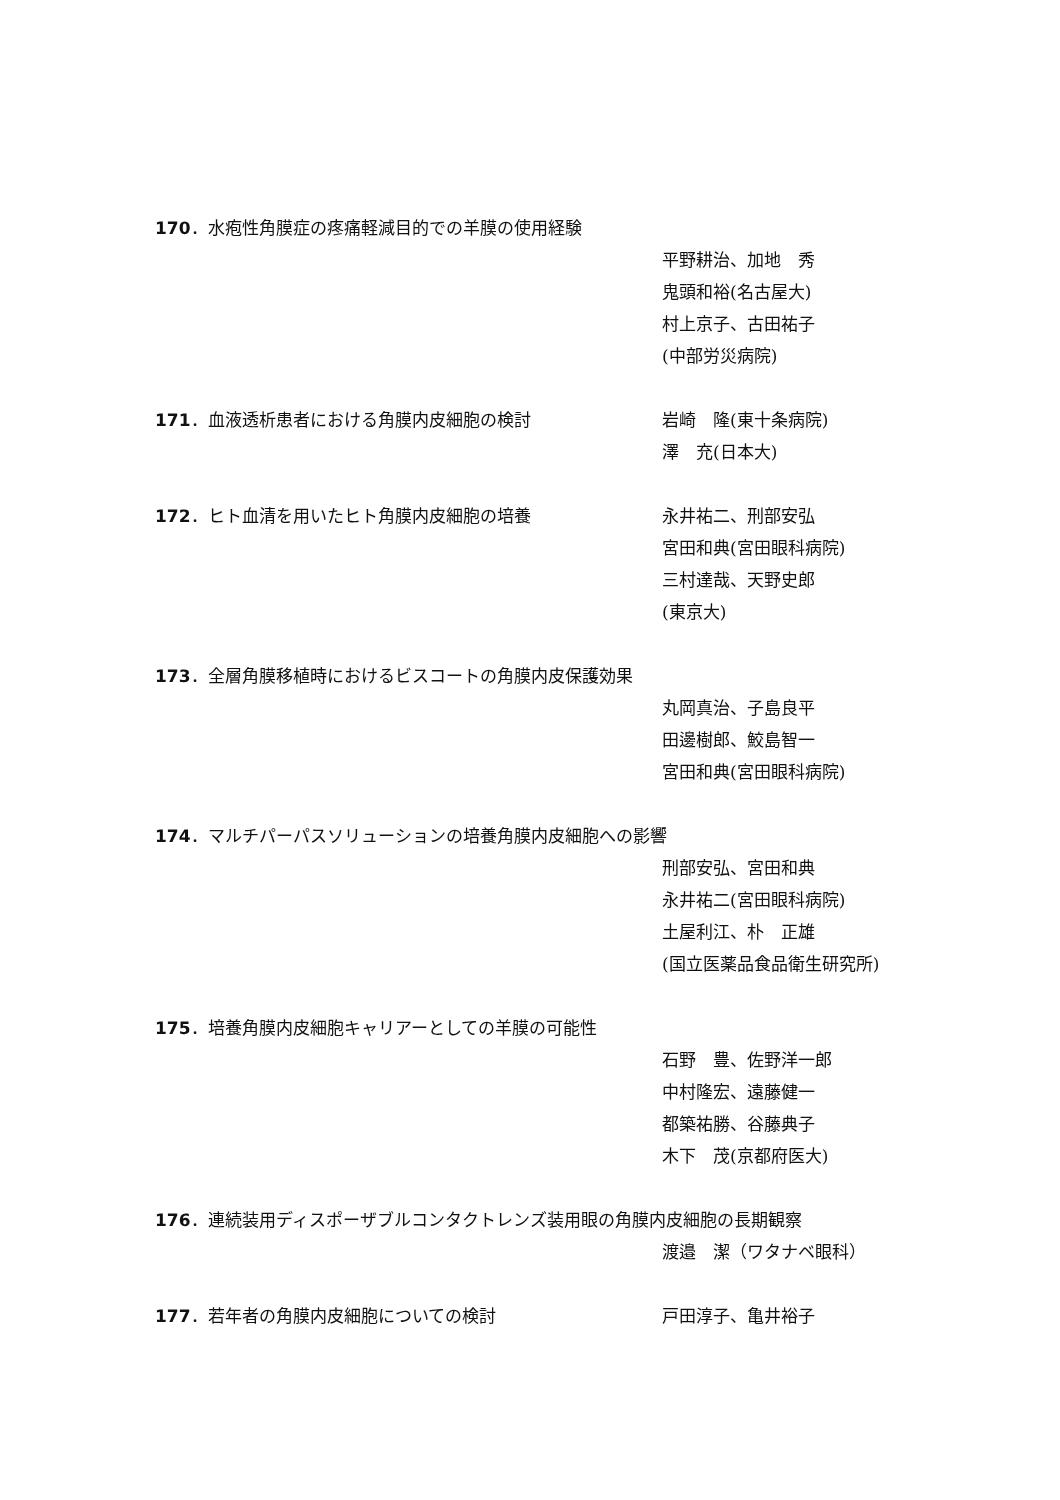170．水疱性角膜症の疼痛軽減目的での羊膜の使用経験
平野耕治、加地　秀
鬼頭和裕(名古屋大)
村上京子、古田祐子
(中部労災病院)
171．血液透析患者における角膜内皮細胞の検討 岩崎　隆(東十条病院)
澤　充(日本大)
172．ヒト血清を用いたヒト角膜内皮細胞の培養 永井祐二、刑部安弘
宮田和典(宮田眼科病院)
三村達哉、天野史郎
(東京大)
173．全層角膜移植時におけるビスコートの角膜内皮保護効果
丸岡真治、子島良平
田邊樹郎、鮫島智一
宮田和典(宮田眼科病院)
174．マルチパーパスソリューションの培養角膜内皮細胞への影響
刑部安弘、宮田和典
永井祐二(宮田眼科病院)
土屋利江、朴　正雄
(国立医薬品食品衛生研究所)
175．培養角膜内皮細胞キャリアーとしての羊膜の可能性
石野　豊、佐野洋一郎
中村隆宏、遠藤健一
都築祐勝、谷藤典子
木下　茂(京都府医大)
176．連続装用ディスポーザブルコンタクトレンズ装用眼の角膜内皮細胞の長期観察
渡邉　潔（ワタナベ眼科）
177．若年者の角膜内皮細胞についての検討 戸田淳子、亀井裕子